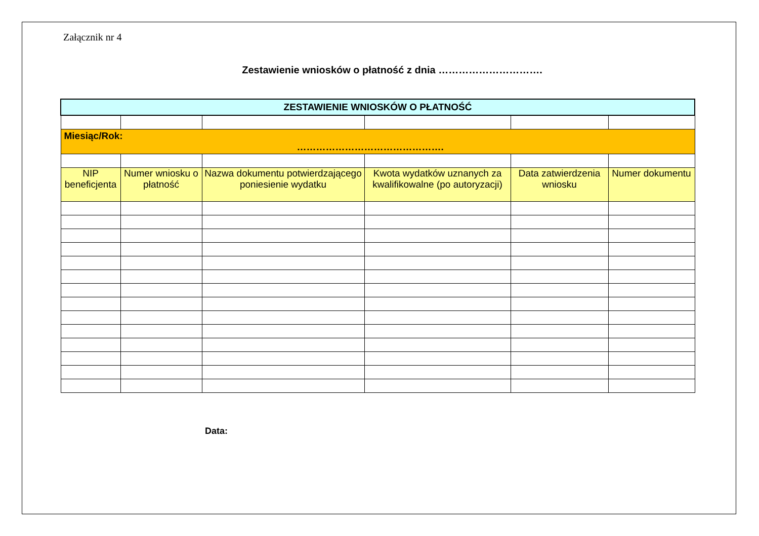Załącznik nr 4
Zestawienie wniosków o płatność z dnia ………………………….
| ZESTAWIENIE WNIOSKÓW O PŁATNOŚĆ | | | | | |
| Miesiąc/Rok: ………………………………………. | | | | | |
| NIP beneficjenta | Numer wniosku o płatność | Nazwa dokumentu potwierdzającego poniesienie wydatku | Kwota wydatków uznanych za kwalifikowalne (po autoryzacji) | Data zatwierdzenia wniosku | Numer dokumentu |
Data: